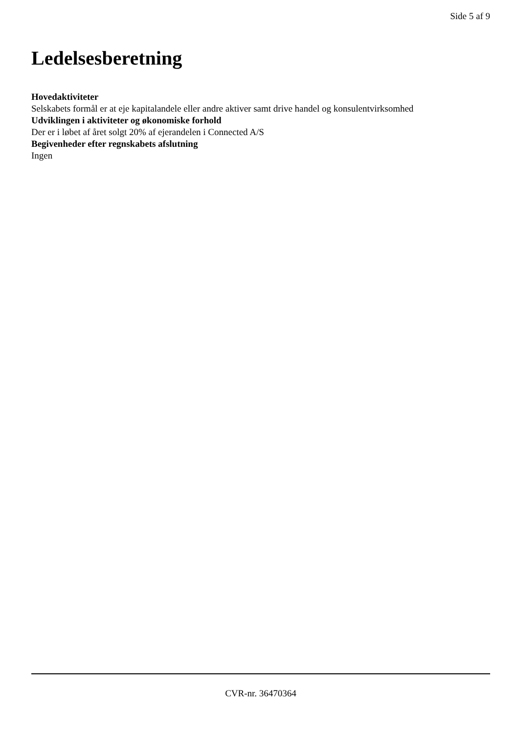Side 5 af 9
Ledelsesberetning
Hovedaktiviteter
Selskabets formål er at eje kapitalandele eller andre aktiver samt drive handel og konsulentvirksomhed
Udviklingen i aktiviteter og økonomiske forhold
Der er i løbet af året solgt 20% af ejerandelen i Connected A/S
Begivenheder efter regnskabets afslutning
Ingen
CVR-nr. 36470364